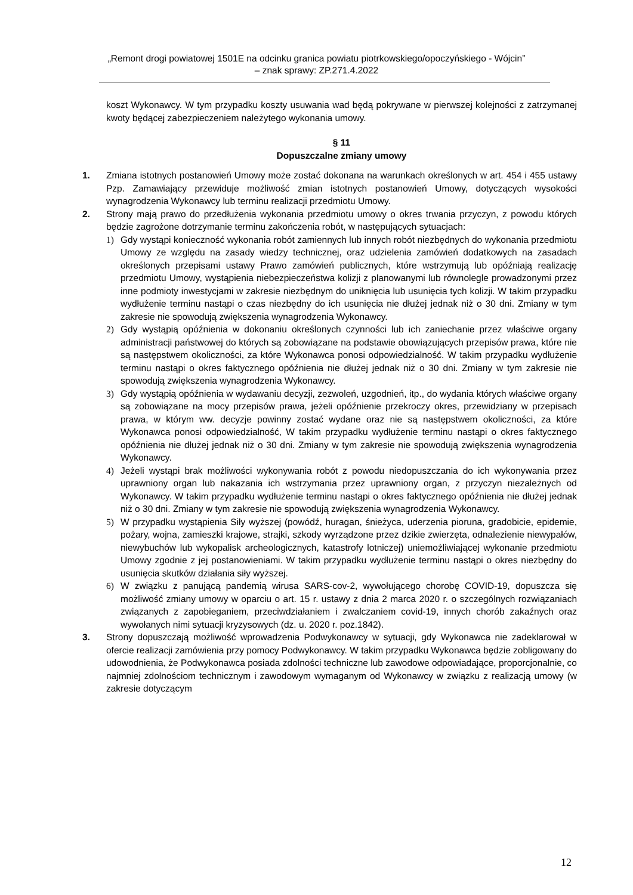„Remont drogi powiatowej 1501E na odcinku granica powiatu piotrkowskiego/opoczyńskiego - Wójcin”
– znak sprawy: ZP.271.4.2022
koszt Wykonawcy. W tym przypadku koszty usuwania wad będą pokrywane w pierwszej kolejności z zatrzymanej kwoty będącej zabezpieczeniem należytego wykonania umowy.
§ 11
Dopuszczalne zmiany umowy
1. Zmiana istotnych postanowień Umowy może zostać dokonana na warunkach określonych w art. 454 i 455 ustawy Pzp. Zamawiający przewiduje możliwość zmian istotnych postanowień Umowy, dotyczących wysokości wynagrodzenia Wykonawcy lub terminu realizacji przedmiotu Umowy.
2. Strony mają prawo do przedłużenia wykonania przedmiotu umowy o okres trwania przyczyn, z powodu których będzie zagrożone dotrzymanie terminu zakończenia robót, w następujących sytuacjach:
1) Gdy wystąpi konieczność wykonania robót zamiennych lub innych robót niezbędnych do wykonania przedmiotu Umowy ze względu na zasady wiedzy technicznej, oraz udzielenia zamówień dodatkowych na zasadach określonych przepisami ustawy Prawo zamówień publicznych, które wstrzymują lub opóźniają realizację przedmiotu Umowy, wystąpienia niebezpieczeństwa kolizji z planowanymi lub równolegle prowadzonymi przez inne podmioty inwestycjami w zakresie niezbędnym do uniknięcia lub usunięcia tych kolizji. W takim przypadku wydłużenie terminu nastąpi o czas niezbędny do ich usunięcia nie dłużej jednak niż o 30 dni. Zmiany w tym zakresie nie spowodują zwiększenia wynagrodzenia Wykonawcy.
2) Gdy wystąpią opóźnienia w dokonaniu określonych czynności lub ich zaniechanie przez właściwe organy administracji państwowej do których są zobowiązane na podstawie obowiązujących przepisów prawa, które nie są następstwem okoliczności, za które Wykonawca ponosi odpowiedzialność. W takim przypadku wydłużenie terminu nastąpi o okres faktycznego opóźnienia nie dłużej jednak niż o 30 dni. Zmiany w tym zakresie nie spowodują zwiększenia wynagrodzenia Wykonawcy.
3) Gdy wystąpią opóźnienia w wydawaniu decyzji, zezwoleń, uzgodnień, itp., do wydania których właściwe organy są zobowiązane na mocy przepisów prawa, jeżeli opóźnienie przekroczy okres, przewidziany w przepisach prawa, w którym ww. decyzje powinny zostać wydane oraz nie są następstwem okoliczności, za które Wykonawca ponosi odpowiedzialność, W takim przypadku wydłużenie terminu nastąpi o okres faktycznego opóźnienia nie dłużej jednak niż o 30 dni. Zmiany w tym zakresie nie spowodują zwiększenia wynagrodzenia Wykonawcy.
4) Jeżeli wystąpi brak możliwości wykonywania robót z powodu niedopuszczania do ich wykonywania przez uprawniony organ lub nakazania ich wstrzymania przez uprawniony organ, z przyczyn niezależnych od Wykonawcy. W takim przypadku wydłużenie terminu nastąpi o okres faktycznego opóźnienia nie dłużej jednak niż o 30 dni. Zmiany w tym zakresie nie spowodują zwiększenia wynagrodzenia Wykonawcy.
5) W przypadku wystąpienia Siły wyższej (powódź, huragan, śnieżyca, uderzenia pioruna, gradobicie, epidemie, pożary, wojna, zamieszki krajowe, strajki, szkody wyrządzone przez dzikie zwierzęta, odnalezienie niewypałów, niewybuchów lub wykopalisk archeologicznych, katastrofy lotniczej) uniemożliwiającej wykonanie przedmiotu Umowy zgodnie z jej postanowieniami. W takim przypadku wydłużenie terminu nastąpi o okres niezbędny do usunięcia skutków działania siły wyższej.
6) W związku z panującą pandemią wirusa SARS-cov-2, wywołującego chorobę COVID-19, dopuszcza się możliwość zmiany umowy w oparciu o art. 15 r. ustawy z dnia 2 marca 2020 r. o szczególnych rozwiązaniach związanych z zapobieganiem, przeciwdziałaniem i zwalczaniem covid-19, innych chorób zakaźnych oraz wywołanych nimi sytuacji kryzysowych (dz. u. 2020 r. poz.1842).
3. Strony dopuszczają możliwość wprowadzenia Podwykonawcy w sytuacji, gdy Wykonawca nie zadeklarował w ofercie realizacji zamówienia przy pomocy Podwykonawcy. W takim przypadku Wykonawca będzie zobligowany do udowodnienia, że Podwykonawca posiada zdolności techniczne lub zawodowe odpowiadające, proporcjonalnie, co najmniej zdolnościom technicznym i zawodowym wymaganym od Wykonawcy w związku z realizacją umowy (w zakresie dotyczącym
12